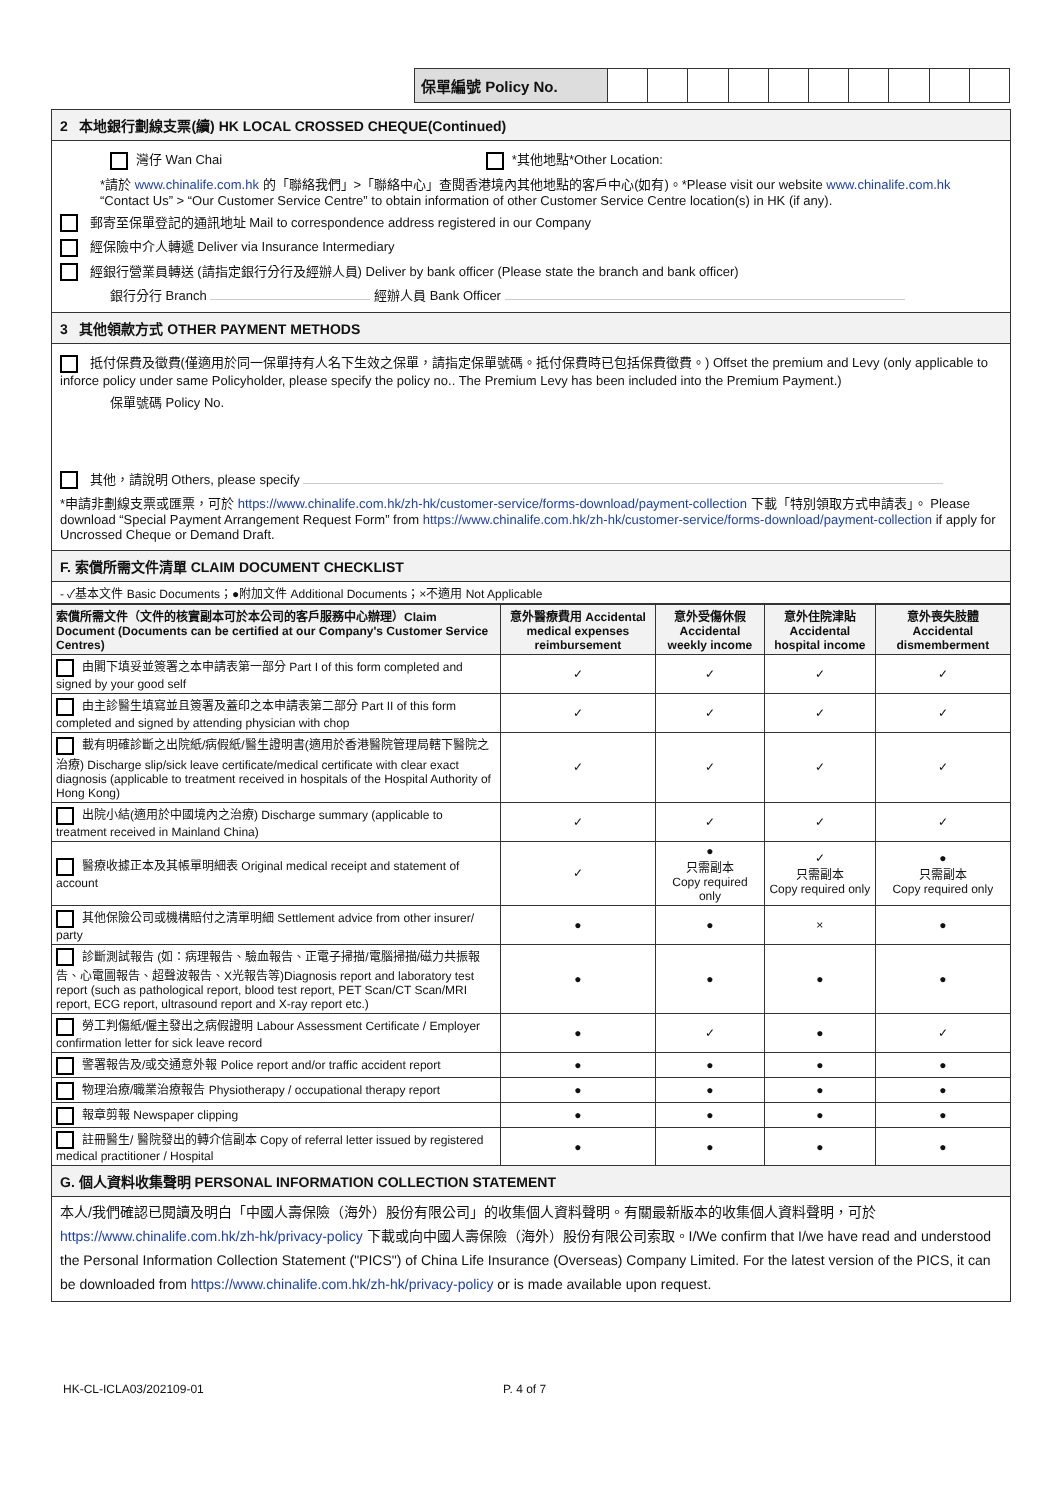| 保單編號 Policy No. | | | | | | | | | | |
2 本地銀行劃線支票(續) HK LOCAL CROSSED CHEQUE(Continued)
灣仔 Wan Chai *其他地點*Other Location:
*請於 www.chinalife.com.hk 的「聯絡我們」>「聯絡中心」查閱香港境內其他地點的客戶中心(如有)。*Please visit our website www.chinalife.com.hk “Contact Us” > “Our Customer Service Centre” to obtain information of other Customer Service Centre location(s) in HK (if any).
郵寄至保單登記的通訊地址 Mail to correspondence address registered in our Company
經保險中介人轉遞 Deliver via Insurance Intermediary
經銀行營業員轉送 (請指定銀行分行及經辦人員) Deliver by bank officer (Please state the branch and bank officer)
銀行分行 Branch 經辦人員 Bank Officer
3 其他領款方式 OTHER PAYMENT METHODS
抵付保費及徵費(僅適用於同一保單持有人名下生效之保單，請指定保單號碼。抵付保費時已包括保費徵費。) Offset the premium and Levy (only applicable to inforce policy under same Policyholder, please specify the policy no.. The Premium Levy has been included into the Premium Payment.)
保單號碼 Policy No.
其他，請說明 Others, please specify
*申請非劃線支票或匯票，可於 https://www.chinalife.com.hk/zh-hk/customer-service/forms-download/payment-collection 下載「特別領取方式申請表」。 Please download “Special Payment Arrangement Request Form” from https://www.chinalife.com.hk/zh-hk/customer-service/forms-download/payment-collection if apply for Uncrossed Cheque or Demand Draft.
F. 索償所需文件清單 CLAIM DOCUMENT CHECKLIST
- ✓基本文件 Basic Documents；●附加文件 Additional Documents；×不適用 Not Applicable
| 索償所需文件（文件的核實副本可於本公司的客戶服務中心辦理）Claim Document (Documents can be certified at our Company's Customer Service Centres) | 意外醫療費用 Accidental medical expenses reimbursement | 意外受傷休假 Accidental weekly income | 意外住院津貼 Accidental hospital income | 意外喪失肢體 Accidental dismemberment |
| --- | --- | --- | --- | --- |
| 由閣下填妥並簽署之本申請表第一部分 Part I of this form completed and signed by your good self | ✓ | ✓ | ✓ | ✓ |
| 由主診醫生填寫並且簽署及蓋印之本申請表第二部分 Part II of this form completed and signed by attending physician with chop | ✓ | ✓ | ✓ | ✓ |
| 載有明確診斷之出院紙/病假紙/醫生證明書(適用於香港醫院管理局轄下醫院之治療) Discharge slip/sick leave certificate/medical certificate with clear exact diagnosis (applicable to treatment received in hospitals of the Hospital Authority of Hong Kong) | ✓ | ✓ | ✓ | ✓ |
| 出院小結(適用於中國境內之治療) Discharge summary (applicable to treatment received in Mainland China) | ✓ | ✓ | ✓ | ✓ |
| 醫療收據正本及其帳單明細表 Original medical receipt and statement of account | ✓ | ● 只需副本 Copy required only | ✓ 只需副本 Copy required only | ● 只需副本 Copy required only |
| 其他保險公司或機構賠付之清單明細 Settlement advice from other insurer/ party | ● | ● | × | ● |
| 診斷測試報告 (如：病理報告、驗血報告、正電子掃描/電腦掃描/磁力共振報告、心電圖報告、超聲波報告、X光報告等)Diagnosis report and laboratory test report (such as pathological report, blood test report, PET Scan/CT Scan/MRI report, ECG report, ultrasound report and X-ray report etc.) | ● | ● | ● | ● |
| 勞工判傷紙/僱主發出之病假證明 Labour Assessment Certificate / Employer confirmation letter for sick leave record | ● | ✓ | ● | ✓ |
| 警署報告及/或交通意外報 Police report and/or traffic accident report | ● | ● | ● | ● |
| 物理治療/職業治療報告 Physiotherapy / occupational therapy report | ● | ● | ● | ● |
| 報章剪報 Newspaper clipping | ● | ● | ● | ● |
| 註冊醫生/ 醫院發出的轉介信副本 Copy of referral letter issued by registered medical practitioner / Hospital | ● | ● | ● | ● |
G. 個人資料收集聲明 PERSONAL INFORMATION COLLECTION STATEMENT
本人/我們確認已閱讀及明白「中國人壽保險（海外）股份有限公司」的收集個人資料聲明。有關最新版本的收集個人資料聲明，可於 https://www.chinalife.com.hk/zh-hk/privacy-policy 下載或向中國人壽保險（海外）股份有限公司索取。I/We confirm that I/we have read and understood the Personal Information Collection Statement ("PICS") of China Life Insurance (Overseas) Company Limited. For the latest version of the PICS, it can be downloaded from https://www.chinalife.com.hk/zh-hk/privacy-policy or is made available upon request.
HK-CL-ICLA03/202109-01 P. 4 of 7